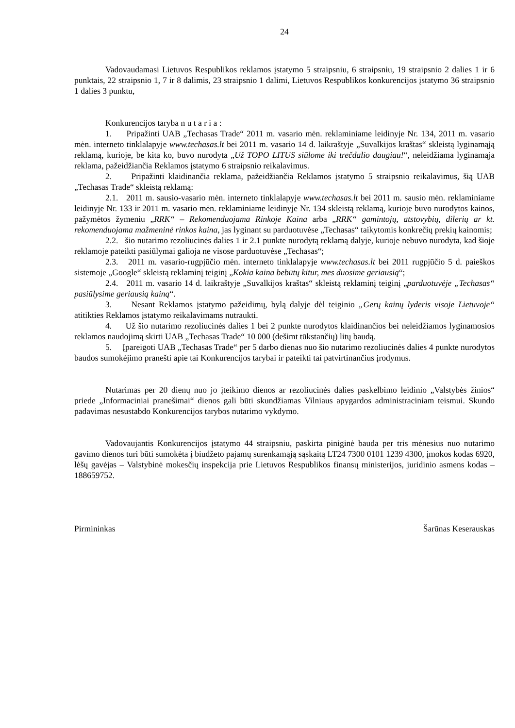24
Vadovaudamasi Lietuvos Respublikos reklamos įstatymo 5 straipsniu, 6 straipsniu, 19 straipsnio 2 dalies 1 ir 6 punktais, 22 straipsnio 1, 7 ir 8 dalimis, 23 straipsnio 1 dalimi, Lietuvos Respublikos konkurencijos įstatymo 36 straipsnio 1 dalies 3 punktu,
Konkurencijos taryba n u t a r i a :
1. Pripažinti UAB „Techasas Trade“ 2011 m. vasario mėn. reklaminiame leidinyje Nr. 134, 2011 m. vasario mėn. interneto tinklalapyje www.techasas.lt bei 2011 m. vasario 14 d. laikraštyje „Suvalkijos kraštas“ skleistą lyginamąją reklamą, kurioje, be kita ko, buvo nurodyta „Už TOPO LITUS siūlome iki trečdalio daugiau!“, neleidžiama lyginamąja reklama, pažeidžiančia Reklamos įstatymo 6 straipsnio reikalavimus.
2. Pripažinti klaidinančia reklama, pažeidžiančia Reklamos įstatymo 5 straipsnio reikalavimus, šią UAB „Techasas Trade“ skleistą reklamą:
2.1. 2011 m. sausio-vasario mėn. interneto tinklalapyje www.techasas.lt bei 2011 m. sausio mėn. reklaminiame leidinyje Nr. 133 ir 2011 m. vasario mėn. reklaminiame leidinyje Nr. 134 skleistą reklamą, kurioje buvo nurodytos kainos, pažymėtos žymeniu „RRK“ – Rekomenduojama Rinkoje Kaina arba „RRK“ gamintojų, atstovybių, dilerių ar kt. rekomenduojama mažmeninė rinkos kaina, jas lyginant su parduotuvėse „Techasas“ taikytomis konkrečių prekių kainomis;
2.2. šio nutarimo rezoliucinės dalies 1 ir 2.1 punkte nurodytą reklamą dalyje, kurioje nebuvo nurodyta, kad šioje reklamoje pateikti pasiūlymai galioja ne visose parduotuvėse „Techasas“;
2.3. 2011 m. vasario-rugpjūčio mėn. interneto tinklalapyje www.techasas.lt bei 2011 rugpjūčio 5 d. paieškos sistemoje „Google“ skleistą reklaminį teiginį „Kokia kaina bebūtų kitur, mes duosime geriausią“;
2.4. 2011 m. vasario 14 d. laikraštyje „Suvalkijos kraštas“ skleistą reklaminį teiginį „parduotuvėje „Techasas“ pasiūlysime geriausią kainą“.
3. Nesant Reklamos įstatymo pažeidimų, bylą dalyje dėl teiginio „Gerų kainų lyderis visoje Lietuvoje“ atitikties Reklamos įstatymo reikalavimams nutraukti.
4. Už šio nutarimo rezoliucinės dalies 1 bei 2 punkte nurodytos klaidinančios bei neleidžiamos lyginamosios reklamos naudojimą skirti UAB „Techasas Trade“ 10 000 (dešimt tūkstančių) litų baudą.
5. Įpareigoti UAB „Techasas Trade“ per 5 darbo dienas nuo šio nutarimo rezoliucinės dalies 4 punkte nurodytos baudos sumokėjimo pranešti apie tai Konkurencijos tarybai ir pateikti tai patvirtinančius įrodymus.
Nutarimas per 20 dienų nuo jo įteikimo dienos ar rezoliucinės dalies paskelbimo leidinio „Valstybės žinios“ priede „Informaciniai pranešimai“ dienos gali būti skundžiamas Vilniaus apygardos administraciniam teismui. Skundo padavimas nesustabdo Konkurencijos tarybos nutarimo vykdymo.
Vadovaujantis Konkurencijos įstatymo 44 straipsniu, paskirta piniginė bauda per tris mėnesius nuo nutarimo gavimo dienos turi būti sumokėta į biudžeto pajamų surenkamąją sąskaitą LT24 7300 0101 1239 4300, įmokos kodas 6920, lėšų gavėjas – Valstybinė mokesčių inspekcija prie Lietuvos Respublikos finansų ministerijos, juridinio asmens kodas – 188659752.
Pirmininkas Šarūnas Keserauskas